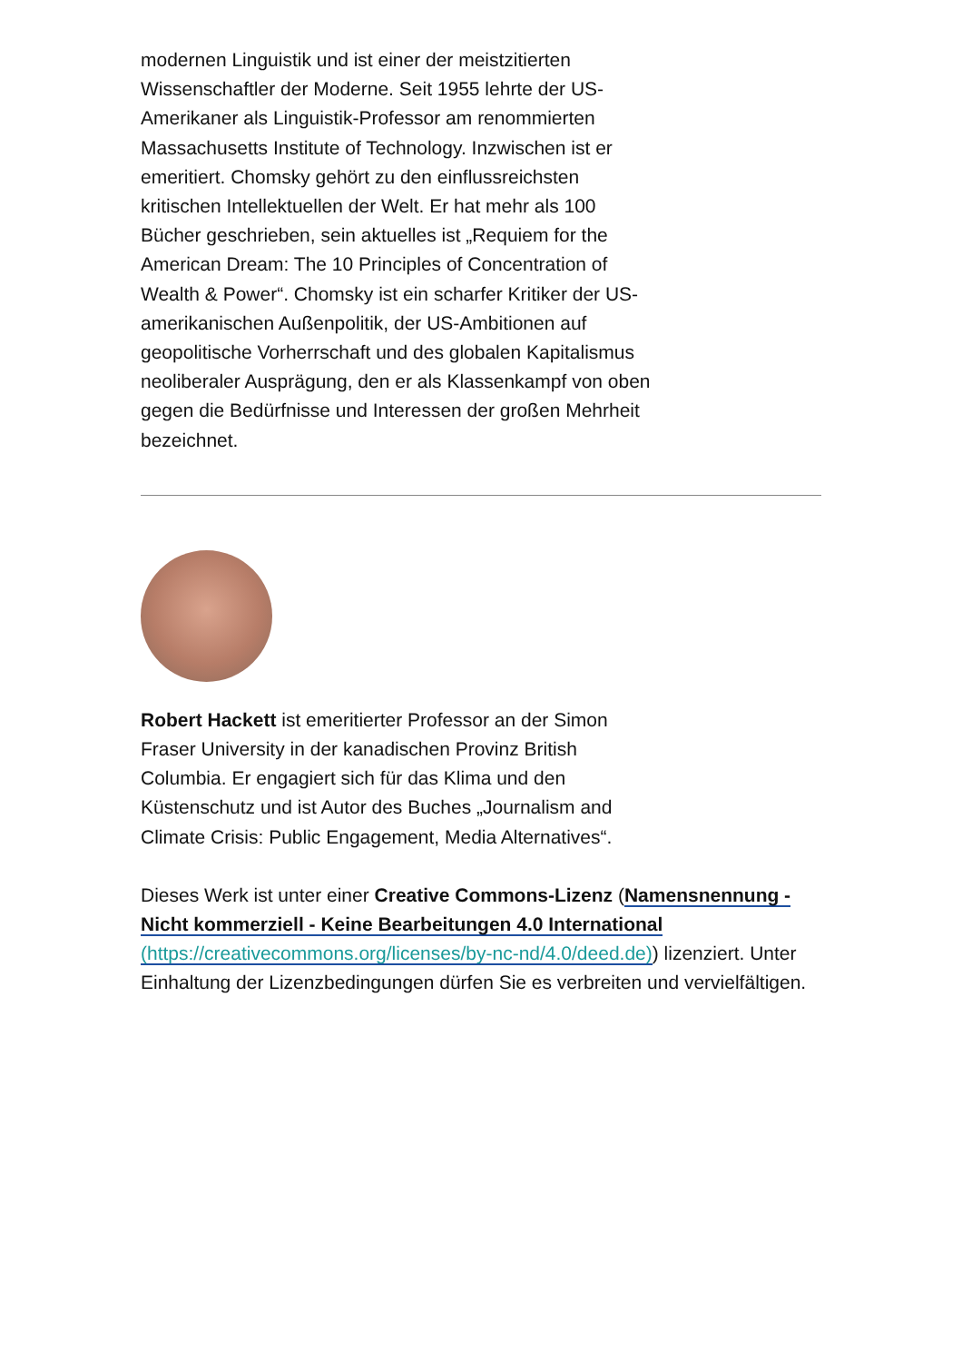modernen Linguistik und ist einer der meistzitierten Wissenschaftler der Moderne. Seit 1955 lehrte der US-Amerikaner als Linguistik-Professor am renommierten Massachusetts Institute of Technology. Inzwischen ist er emeritiert. Chomsky gehört zu den einflussreichsten kritischen Intellektuellen der Welt. Er hat mehr als 100 Bücher geschrieben, sein aktuelles ist „Requiem for the American Dream: The 10 Principles of Concentration of Wealth & Power“. Chomsky ist ein scharfer Kritiker der US-amerikanischen Außenpolitik, der US-Ambitionen auf geopolitische Vorherrschaft und des globalen Kapitalismus neoliberaler Ausprägung, den er als Klassenkampf von oben gegen die Bedürfnisse und Interessen der großen Mehrheit bezeichnet.
Robert Hackett ist emeritierter Professor an der Simon Fraser University in der kanadischen Provinz British Columbia. Er engagiert sich für das Klima und den Küstenschutz und ist Autor des Buches „Journalism and Climate Crisis: Public Engagement, Media Alternatives“.
Dieses Werk ist unter einer Creative Commons-Lizenz (Namensnennung - Nicht kommerziell - Keine Bearbeitungen 4.0 International (https://creativecommons.org/licenses/by-nc-nd/4.0/deed.de)) lizenziert. Unter Einhaltung der Lizenzbedingungen dürfen Sie es verbreiten und vervielfältigen.